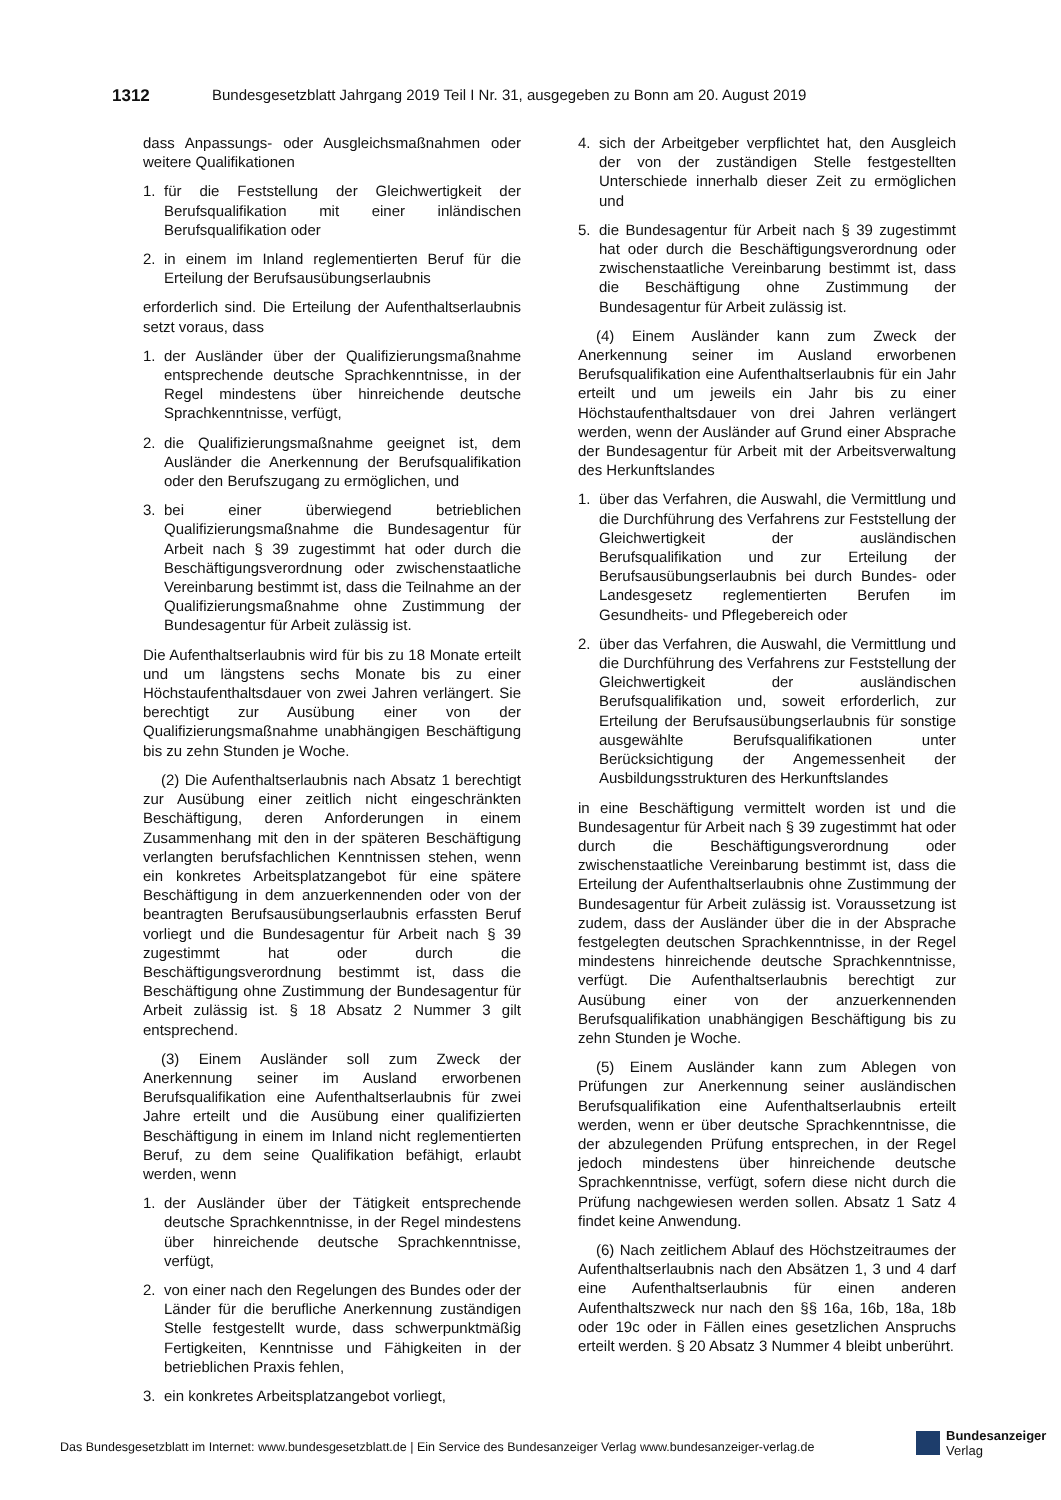1312 Bundesgesetzblatt Jahrgang 2019 Teil I Nr. 31, ausgegeben zu Bonn am 20. August 2019
dass Anpassungs- oder Ausgleichsmaßnahmen oder weitere Qualifikationen
1. für die Feststellung der Gleichwertigkeit der Berufsqualifikation mit einer inländischen Berufsqualifikation oder
2. in einem im Inland reglementierten Beruf für die Erteilung der Berufsausübungserlaubnis
erforderlich sind. Die Erteilung der Aufenthaltserlaubnis setzt voraus, dass
1. der Ausländer über der Qualifizierungsmaßnahme entsprechende deutsche Sprachkenntnisse, in der Regel mindestens über hinreichende deutsche Sprachkenntnisse, verfügt,
2. die Qualifizierungsmaßnahme geeignet ist, dem Ausländer die Anerkennung der Berufsqualifikation oder den Berufszugang zu ermöglichen, und
3. bei einer überwiegend betrieblichen Qualifizierungsmaßnahme die Bundesagentur für Arbeit nach § 39 zugestimmt hat oder durch die Beschäftigungsverordnung oder zwischenstaatliche Vereinbarung bestimmt ist, dass die Teilnahme an der Qualifizierungsmaßnahme ohne Zustimmung der Bundesagentur für Arbeit zulässig ist.
Die Aufenthaltserlaubnis wird für bis zu 18 Monate erteilt und um längstens sechs Monate bis zu einer Höchstaufenthaltsdauer von zwei Jahren verlängert. Sie berechtigt zur Ausübung einer von der Qualifizierungsmaßnahme unabhängigen Beschäftigung bis zu zehn Stunden je Woche.
(2) Die Aufenthaltserlaubnis nach Absatz 1 berechtigt zur Ausübung einer zeitlich nicht eingeschränkten Beschäftigung, deren Anforderungen in einem Zusammenhang mit den in der späteren Beschäftigung verlangten berufsfachlichen Kenntnissen stehen, wenn ein konkretes Arbeitsplatzangebot für eine spätere Beschäftigung in dem anzuerkennenden oder von der beantragten Berufsausübungserlaubnis erfassten Beruf vorliegt und die Bundesagentur für Arbeit nach § 39 zugestimmt hat oder durch die Beschäftigungsverordnung bestimmt ist, dass die Beschäftigung ohne Zustimmung der Bundesagentur für Arbeit zulässig ist. § 18 Absatz 2 Nummer 3 gilt entsprechend.
(3) Einem Ausländer soll zum Zweck der Anerkennung seiner im Ausland erworbenen Berufsqualifikation eine Aufenthaltserlaubnis für zwei Jahre erteilt und die Ausübung einer qualifizierten Beschäftigung in einem im Inland nicht reglementierten Beruf, zu dem seine Qualifikation befähigt, erlaubt werden, wenn
1. der Ausländer über der Tätigkeit entsprechende deutsche Sprachkenntnisse, in der Regel mindestens über hinreichende deutsche Sprachkenntnisse, verfügt,
2. von einer nach den Regelungen des Bundes oder der Länder für die berufliche Anerkennung zuständigen Stelle festgestellt wurde, dass schwerpunktmäßig Fertigkeiten, Kenntnisse und Fähigkeiten in der betrieblichen Praxis fehlen,
3. ein konkretes Arbeitsplatzangebot vorliegt,
4. sich der Arbeitgeber verpflichtet hat, den Ausgleich der von der zuständigen Stelle festgestellten Unterschiede innerhalb dieser Zeit zu ermöglichen und
5. die Bundesagentur für Arbeit nach § 39 zugestimmt hat oder durch die Beschäftigungsverordnung oder zwischenstaatliche Vereinbarung bestimmt ist, dass die Beschäftigung ohne Zustimmung der Bundesagentur für Arbeit zulässig ist.
(4) Einem Ausländer kann zum Zweck der Anerkennung seiner im Ausland erworbenen Berufsqualifikation eine Aufenthaltserlaubnis für ein Jahr erteilt und um jeweils ein Jahr bis zu einer Höchstaufenthaltsdauer von drei Jahren verlängert werden, wenn der Ausländer auf Grund einer Absprache der Bundesagentur für Arbeit mit der Arbeitsverwaltung des Herkunftslandes
1. über das Verfahren, die Auswahl, die Vermittlung und die Durchführung des Verfahrens zur Feststellung der Gleichwertigkeit der ausländischen Berufsqualifikation und zur Erteilung der Berufsausübungserlaubnis bei durch Bundes- oder Landesgesetz reglementierten Berufen im Gesundheits- und Pflegebereich oder
2. über das Verfahren, die Auswahl, die Vermittlung und die Durchführung des Verfahrens zur Feststellung der Gleichwertigkeit der ausländischen Berufsqualifikation und, soweit erforderlich, zur Erteilung der Berufsausübungserlaubnis für sonstige ausgewählte Berufsqualifikationen unter Berücksichtigung der Angemessenheit der Ausbildungsstrukturen des Herkunftslandes
in eine Beschäftigung vermittelt worden ist und die Bundesagentur für Arbeit nach § 39 zugestimmt hat oder durch die Beschäftigungsverordnung oder zwischenstaatliche Vereinbarung bestimmt ist, dass die Erteilung der Aufenthaltserlaubnis ohne Zustimmung der Bundesagentur für Arbeit zulässig ist. Voraussetzung ist zudem, dass der Ausländer über die in der Absprache festgelegten deutschen Sprachkenntnisse, in der Regel mindestens hinreichende deutsche Sprachkenntnisse, verfügt. Die Aufenthaltserlaubnis berechtigt zur Ausübung einer von der anzuerkennenden Berufsqualifikation unabhängigen Beschäftigung bis zu zehn Stunden je Woche.
(5) Einem Ausländer kann zum Ablegen von Prüfungen zur Anerkennung seiner ausländischen Berufsqualifikation eine Aufenthaltserlaubnis erteilt werden, wenn er über deutsche Sprachkenntnisse, die der abzulegenden Prüfung entsprechen, in der Regel jedoch mindestens über hinreichende deutsche Sprachkenntnisse, verfügt, sofern diese nicht durch die Prüfung nachgewiesen werden sollen. Absatz 1 Satz 4 findet keine Anwendung.
(6) Nach zeitlichem Ablauf des Höchstzeitraumes der Aufenthaltserlaubnis nach den Absätzen 1, 3 und 4 darf eine Aufenthaltserlaubnis für einen anderen Aufenthaltszweck nur nach den §§ 16a, 16b, 18a, 18b oder 19c oder in Fällen eines gesetzlichen Anspruchs erteilt werden. § 20 Absatz 3 Nummer 4 bleibt unberührt.
Das Bundesgesetzblatt im Internet: www.bundesgesetzblatt.de | Ein Service des Bundesanzeiger Verlag www.bundesanzeiger-verlag.de
Bundesanzeiger
Verlag